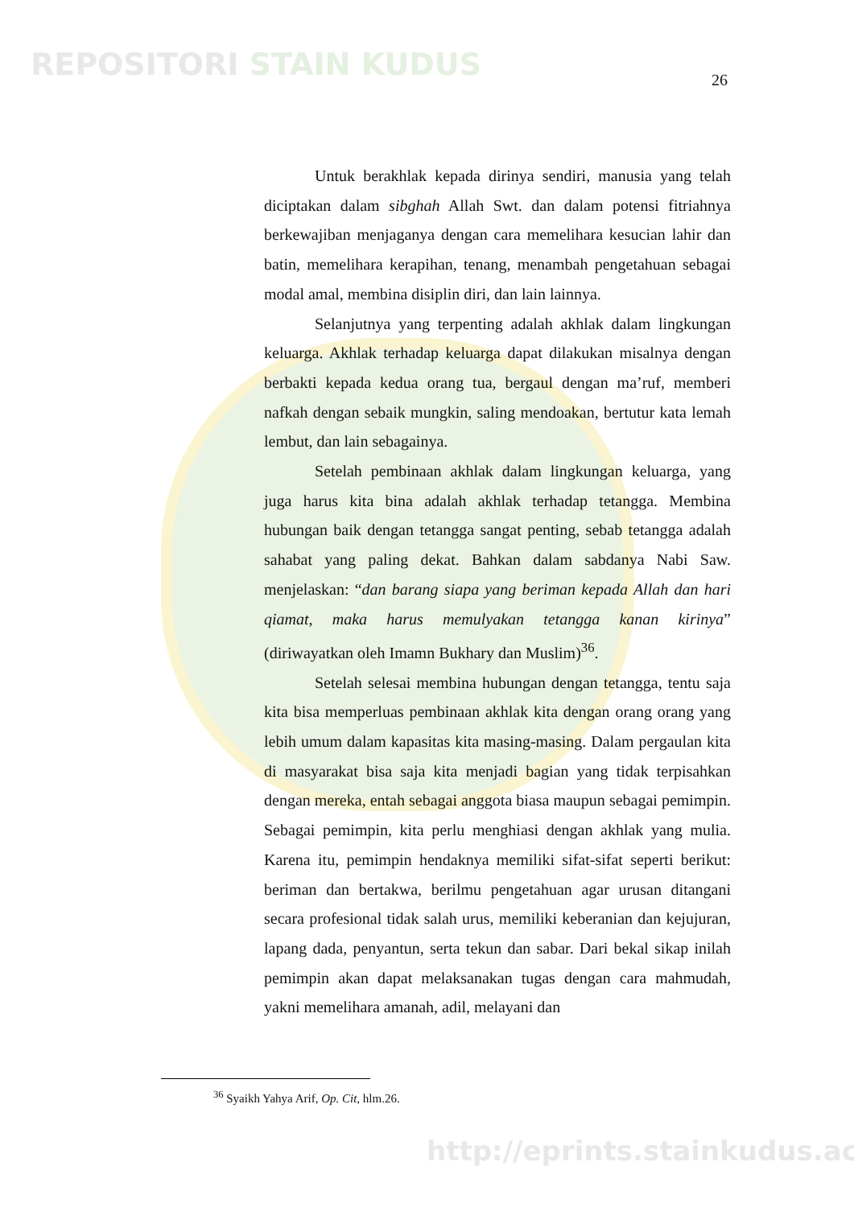REPOSITORI STAIN KUDUS 26
Untuk berakhlak kepada dirinya sendiri, manusia yang telah diciptakan dalam sibghah Allah Swt. dan dalam potensi fitriahnya berkewajiban menjaganya dengan cara memelihara kesucian lahir dan batin, memelihara kerapihan, tenang, menambah pengetahuan sebagai modal amal, membina disiplin diri, dan lain lainnya.
Selanjutnya yang terpenting adalah akhlak dalam lingkungan keluarga. Akhlak terhadap keluarga dapat dilakukan misalnya dengan berbakti kepada kedua orang tua, bergaul dengan ma’ruf, memberi nafkah dengan sebaik mungkin, saling mendoakan, bertutur kata lemah lembut, dan lain sebagainya.
Setelah pembinaan akhlak dalam lingkungan keluarga, yang juga harus kita bina adalah akhlak terhadap tetangga. Membina hubungan baik dengan tetangga sangat penting, sebab tetangga adalah sahabat yang paling dekat. Bahkan dalam sabdanya Nabi Saw. menjelaskan: “dan barang siapa yang beriman kepada Allah dan hari qiamat, maka harus memulyakan tetangga kanan kirinya” (diriwayatkan oleh Imamn Bukhary dan Muslim)<sup>36</sup>.
Setelah selesai membina hubungan dengan tetangga, tentu saja kita bisa memperluas pembinaan akhlak kita dengan orang orang yang lebih umum dalam kapasitas kita masing-masing. Dalam pergaulan kita di masyarakat bisa saja kita menjadi bagian yang tidak terpisahkan dengan mereka, entah sebagai anggota biasa maupun sebagai pemimpin. Sebagai pemimpin, kita perlu menghiasi dengan akhlak yang mulia. Karena itu, pemimpin hendaknya memiliki sifat-sifat seperti berikut: beriman dan bertakwa, berilmu pengetahuan agar urusan ditangani secara profesional tidak salah urus, memiliki keberanian dan kejujuran, lapang dada, penyantun, serta tekun dan sabar. Dari bekal sikap inilah pemimpin akan dapat melaksanakan tugas dengan cara mahmudah, yakni memelihara amanah, adil, melayani dan
<sup>36</sup> Syaikh Yahya Arif, Op. Cit, hlm.26.
http://eprints.stainkudus.ac.id